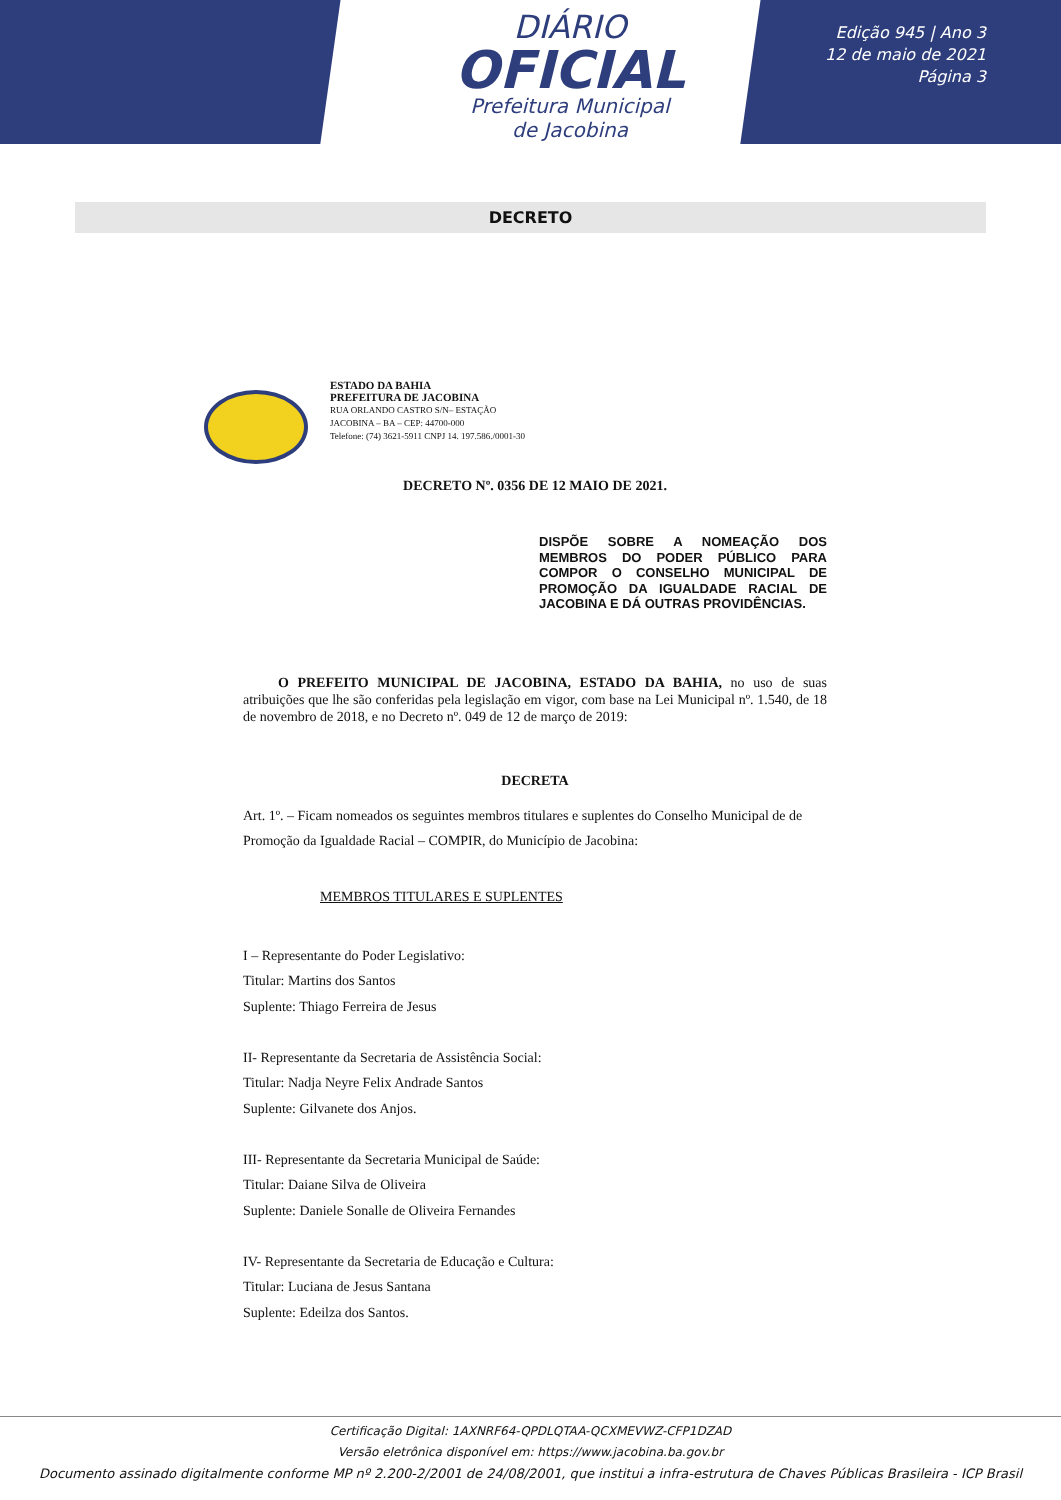DIÁRIO
OFICIAL
Prefeitura Municipal
de Jacobina
Edição 945 | Ano 3
12 de maio de 2021
Página 3
DECRETO
ESTADO DA BAHIA
PREFEITURA DE JACOBINA
RUA ORLANDO CASTRO S/N– ESTAÇÃO
JACOBINA – BA – CEP: 44700-000
Telefone: (74) 3621-5911 CNPJ 14. 197.586./0001-30
DECRETO Nº. 0356 DE 12 MAIO DE 2021.
DISPÕE SOBRE A NOMEAÇÃO DOS MEMBROS DO PODER PÚBLICO PARA COMPOR O CONSELHO MUNICIPAL DE PROMOÇÃO DA IGUALDADE RACIAL DE JACOBINA E DÁ OUTRAS PROVIDÊNCIAS.
O PREFEITO MUNICIPAL DE JACOBINA, ESTADO DA BAHIA, no uso de suas atribuições que lhe são conferidas pela legislação em vigor, com base na Lei Municipal nº. 1.540, de 18 de novembro de 2018, e no Decreto nº. 049 de 12 de março de 2019:
DECRETA
Art. 1º. – Ficam nomeados os seguintes membros titulares e suplentes do Conselho Municipal de de Promoção da Igualdade Racial – COMPIR, do Município de Jacobina:
MEMBROS TITULARES E SUPLENTES
I – Representante do Poder Legislativo:
Titular: Martins dos Santos
Suplente: Thiago Ferreira de Jesus
II- Representante da Secretaria de Assistência Social:
Titular: Nadja Neyre Felix Andrade Santos
Suplente: Gilvanete dos Anjos.
III- Representante da Secretaria Municipal de Saúde:
Titular: Daiane Silva de Oliveira
Suplente: Daniele Sonalle de Oliveira Fernandes
IV- Representante da Secretaria de Educação e Cultura:
Titular: Luciana de Jesus Santana
Suplente: Edeilza dos Santos.
Certificação Digital: 1AXNRF64-QPDLQTAA-QCXMEVWZ-CFP1DZAD
Versão eletrônica disponível em: https://www.jacobina.ba.gov.br
Documento assinado digitalmente conforme MP nº 2.200-2/2001 de 24/08/2001, que institui a infra-estrutura de Chaves Públicas Brasileira - ICP Brasil